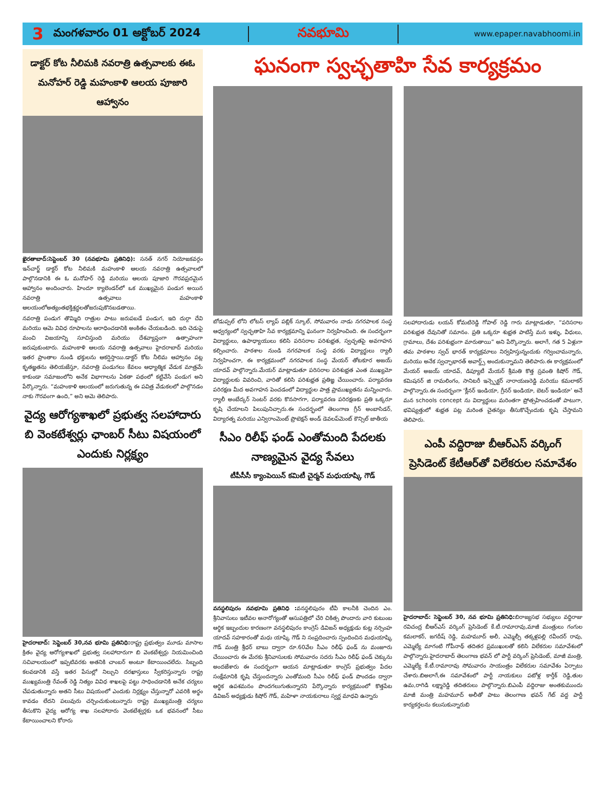3 మంగళవారం 01 అక్టోబర్ 2024 నవభూమి www.epaper.navabhoomi.in
డాక్టర్ కోట నీలిమకి నవరాత్రి ఉత్సవాలకు ఈఓ మనోహర్ రెడ్డి మహంకాళి ఆలయ పూజారి ఆహ్వానం
ఖైరతాబాద్:సెప్టెంబర్ 30 (నవభూమి ప్రతినిధి): సనత్ నగర్ నియోజకవర్గం ఇన్‌చార్జ్ డాక్టర్ కోట నీలిమకి మహంకాళి ఆలయ నవరాత్రి ఉత్సవాలలో పాల్గొనడానికి ఈ ఓ మనోహర్ రెడ్డి మరియు ఆలయ పూజారి గౌరవప్రదమైన ఆహ్వానం అందించారు. హిందూ క్యాలెండర్‌లో ఒక ముఖ్యమైన పండుగ అయిన నవరాత్రి ఉత్సవాలు మహంకాళి ఆలయంలోఅత్యంతభక్తిశ్రద్ధలతోజరుపుకొనబడతాయి.
నవరాత్రి పండుగ తొమ్మిది రాత్రుల పాటు జరుపబడే పండుగ, ఇది దుర్గా దేవి మరియు ఆమె వివిధ రూపాలను ఆరాధించడానికి అంకితం చేయబడింది. ఇది చెడుపై మంచి విజయాన్ని సూచిస్తుంది మరియు దేశవ్యాప్తంగా ఉత్సాహంగా జరుపుకుంటారు. మహంకాళి ఆలయ నవరాత్రి ఉత్సవాలు హైదరాబాద్ మరియు ఇతర ప్రాంతాల నుండి భక్తులను ఆకర్షిస్తాయి.డాక్టర్ కోట నీలిమ ఆహ్వానం పట్ల కృతజ్ఞతను తెలియజేస్తూ, నవరాత్రి పండుగలు కేవలం ఆధ్యాత్మిక వేడుక మాత్రమే కాకుండా సమాజంలోని అనేక విభాగాలను ఏకతా పథంలో కట్టివేసే పండుగ అని పేర్కొన్నారు. “మహంకాళి ఆలయంలో జరుగుతున్న ఈ పవిత్ర వేడుకలలో పాల్గొనడం నాకు గౌరవంగా ఉంది,” అని ఆమె తెలిపారు.
వైద్య ఆరోగ్యశాఖలో ప్రభుత్వ సలహాదారు బి వెంకటేశ్వర్లు ఛాంబర్ సీటు విషయంలో ఎందుకు నిర్లక్ష్యం
హైదరాబాద్: సెప్టెంబర్ 30,నవ భూమి ప్రతినిధి: రాష్ట్ర ప్రభుత్వం మూడు మాసాల క్రితం వైద్య ఆరోగ్యశాఖలో ప్రభుత్వ సలహాదారుగా బి వెంకటేశ్వర్లు నియమించింది సచివాలయంలో ఇప్పటివరకు అతనికి చాంబర్ అంటూ కేటాయించలేదు. సిబ్బంది కలవడానికి వస్తే ఇతర పేసుల్లో నిల్చుని దరఖాస్తులు స్వీకరిస్తున్నారు రాష్ట్ర ముఖ్యమంత్రి రేవంత్ రెడ్డి నిత్యం వివిధ శాఖలపై పట్టు సాధించడానికి అనేక చర్యలు చేపడుతున్నారు అతని సీటు విషయంలో ఎందుకు నిర్లక్ష్యం చేస్తున్నారో ఎవరికి అర్థం కావడం లేదని పలువురు చర్చించుకుంటున్నారు రాష్ట్ర ముఖ్యమంత్రి చర్యలు తీసుకొని వైద్య ఆరోగ్య శాఖ సలహాదారు వెంకటేశ్వర్లకు ఒక భవనంలో సీటు కేటాయించాలని కోరారు
ఘనంగా స్వచ్ఛతాహి సేవ కార్యక్రమం
బోడుప్పల్ లోని లోటస్ ల్యాప్ పబ్లిక్ స్కూల్, సోమవారం నాడు నగరపాలక సంస్థ ఆధ్వర్యంలో స్వచ్ఛతాహి సేవ కార్యక్రమాన్ని ఘనంగా నిర్వహించింది. ఈ సందర్భంగా విద్యార్థులు, ఉపాధ్యాయులు కలిసి పరిసరాల పరిశుభ్రత, స్వచ్ఛతపై అవగాహన కల్పించారు. పాఠశాల నుండి నగరపాలక సంస్థ వరకు విద్యార్థులు ర్యాలీ నిర్వహించగా, ఈ కార్యక్రమంలో నగరపాలక సంస్థ మేయర్ తోటకూర అజయ్ యాదవ్ పాల్గొన్నారు.మేయర్ మాట్లాడుతూ పరిసరాల పరిశుభ్రత ఎంత ముఖ్యమో విద్యార్థులకు వివరించి, వారితో కలిసి పరిశుభ్రత ప్రతిజ్ఞ చేయించారు. పర్యావరణ పరిరక్షణ మీద అవగాహన పెంచడంలో విద్యార్థుల పాత్ర ప్రాముఖ్యతను మన్నించారు. ర్యాలీ అంబేద్కర్ సెంటర్ వరకు కొనసాగగా, పర్యావరణ పరిరక్షణకు ప్రతి ఒక్కరూ కృషి చేయాలని పిలుపునిచ్చారు.ఈ సందర్భంలో తెలంగాణ గ్రీన్ అంబాసిడర్, విద్యారత్న మరియు ఎన్విరాంమెంట్ ప్రొటెక్షన్ అండ్ డెవలప్‌మెంట్ కౌన్సిల్ జాతీయ
సీఎం రిలీఫ్ ఫండ్ ఎంతోమంది పేదలకు నాణ్యమైన వైద్య సేవలు
టీపీసీసీ క్యాంపెయిన్ కమిటీ చైర్మన్ మధుయాష్కి గౌడ్
వనస్థలిపురం నవభూమి ప్రతినిధి : వనస్థలిపురం టీవీ కాలనీకి చెందిన ఎం. శ్రీనివాసులు ఇటీవల అనారోగ్యంతో ఆసుపత్రిలో చేరి చికిత్స పొందారు వారి కుటుంబ ఆర్థిక ఇబ్బందుల కారణంగా వనస్థలిపురం కాంగ్రెస్ డివిజన్ అధ్యక్షుడు కుట్ల నర్సింహ యాదవ్ సహకారంతో మధు యాష్కి గౌడ్ ని సంప్రదించారు స్పందించిన మధుయాష్కి గౌడ్ మంత్రి శ్రీధర్ బాబు ద్వారా రూ.60వేల సీఎం రిలీఫ్ ఫండ్ ను మంజూరు చేయించారు ఈ మేరకు శ్రీనివాసులకు సోమవారం సదరు సీఎం రిలీఫ్ ఫండ్ చెక్కును అందజేశారు ఈ సందర్భంగా ఆయన మాట్లాడుతూ కాంగ్రెస్ ప్రభుత్వం పేదల సంక్షేమానికి కృషి చేస్తుందన్నారు ఎంతోమంది సీఎం రిలీఫ్ ఫండ్ పొందడం ద్వారా ఆర్థిక ఉపశమనం పొందగలుగుతున్నారని పేర్కొన్నారు కార్యక్రమంలో కొత్తపేట డివిజన్ అధ్యక్షుడు కిషోర్ గౌడ్, మహిళా నాయకురాలు స్వర్ణ మాధవి ఉన్నారు
సలహాదారుడు లయన్ కోమటిరెడ్డి గోపాల్ రెడ్డి గారు మాట్లాడుతూ, “పరిసరాల పరిశుభ్రత దేవునితో సమానం. ప్రతి ఒక్కరూ శుభ్రత పాటిస్తే మన ఇళ్ళు, వీధులు, గ్రామాలు, దేశం పరిశుభ్రంగా మారుతాయి” అని పేర్కొన్నారు. అలాగే, గత 5 ఏళ్లుగా తమ పాఠశాల స్వచ్ భారత్ కార్యక్రమాలు నిర్వహిస్తున్నందుకు గర్వించామన్నారు, మరియు అనేక స్వచ్ఛాభారత్ అవార్డ్స్ అందుకున్నామని తెలిపారు.ఈ కార్యక్రమంలో మేయర్ అజయ్ యాదవ్, డిప్యూటీ మేయర్ శ్రీమతి కొత్త స్రవంతి కిషోర్ గౌడ్, కమిషనర్ జి రామలింగం, సానిటరీ ఇన్స్పెక్టర్ నారాయణరెడ్డి మరియు కమలాకర్ పాల్గొన్నారు.ఈ సందర్భంగా ‘క్లీనర్ ఇండియా, గ్రీనర్ ఇండియా, బెటర్ ఇండియా’ అనే మన schools concept ను విద్యార్థులు మరింతగా ప్రోత్సహించడంతో పాటుగా, భవిష్యత్తులో శుభ్రత పట్ల మరింత చైతన్యం తీసుకొచ్చేందుకు కృషి చేస్తామని తెలిపారు.
ఎంపీ వద్దిరాజు బీఆర్ఎస్ వర్కింగ్ ప్రెసిడెంట్ కేటీఆర్‌తో విలేకరుల సమావేశం
హైదరాబాద్: సెప్టెంబర్ 30, నవ భూమి ప్రతినిధి: బిరాజ్యసభ సభ్యులు వద్దిరాజు రవిచంద్ర బీఆర్ఎస్ వర్కింగ్ ప్రెసిడెంట్ కే.టీ.రామారావు,మాజీ మంత్రులు గంగుల కమలాకర్, జగదీష్ రెడ్డి, మహమూద్ అలీ, ఎమ్మెల్సీ తక్కళ్లపల్లి రవీందర్ రావు, ఎమ్మెల్యే మాగంటి గోపీనాథ్ తదితర ప్రముఖులతో కలిసి విలేకరుల సమావేశంలో పాల్గొన్నారు.హైదరాబాద్ తెలంగాణ భవన్ లో పార్టీ వర్కింగ్ ప్రెసిడెంట్, మాజీ మంత్రి, ఎమ్మెల్యే కే.టీ.రామారావు సోమవారం సాయంత్రం విలేకరుల సమావేశం ఏర్పాటు చేశారు.బిఅలాగే,ఈ సమావేశంలో పార్టీ నాయకులు పటోళ్ల కార్తీక్ రెడ్డి,తుల ఉమ,రాగిడి లక్ష్మారెడ్డి తదితరులు పాల్గొన్నారు.బిఎంపీ వద్దిరాజు అంతకుముందు మాజీ మంత్రి మహమూద్ అలీతో పాటు తెలంగాణ భవన్ గేట్ వద్ద పార్టీ కార్యకర్తలను కలుసుకున్నారుబి